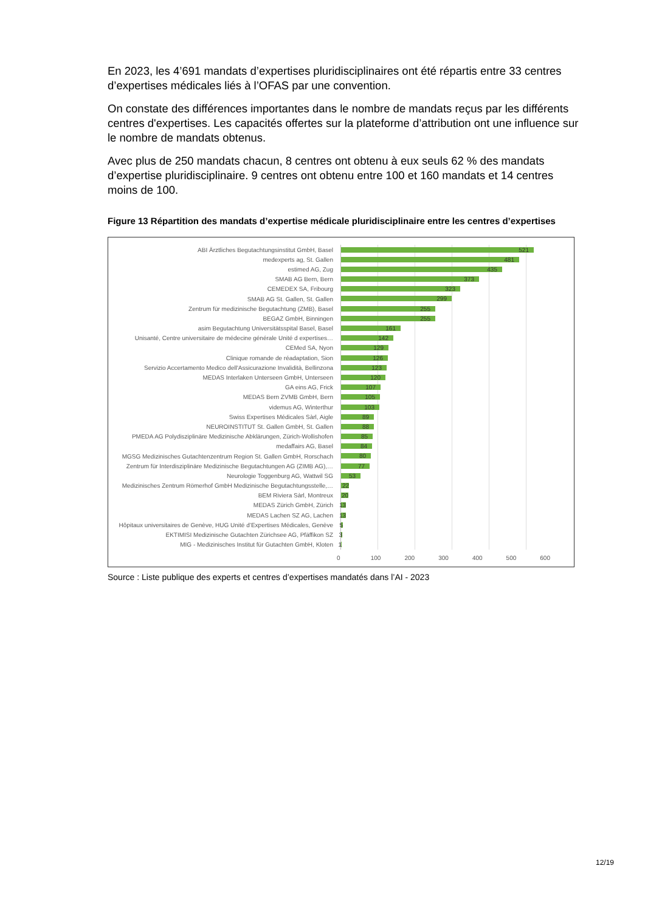En 2023, les 4’691 mandats d’expertises pluridisciplinaires ont été répartis entre 33 centres d’expertises médicales liés à l’OFAS par une convention.
On constate des différences importantes dans le nombre de mandats reçus par les différents centres d'expertises. Les capacités offertes sur la plateforme d’attribution ont une influence sur le nombre de mandats obtenus.
Avec plus de 250 mandats chacun, 8 centres ont obtenu à eux seuls 62 % des mandats d’expertise pluridisciplinaire. 9 centres ont obtenu entre 100 et 160 mandats et 14 centres moins de 100.
Figure 13 Répartition des mandats d’expertise médicale pluridisciplinaire entre les centres d’expertises
ABI Ärztliches Begutachtungsinstitut GmbH, Basel
521
medexperts ag, St. Gallen
481
estimed AG, Zug
435
SMAB AG Bern, Bern
373
CEMEDEX SA, Fribourg
323
SMAB AG St. Gallen, St. Gallen
299
Zentrum für medizinische Begutachtung (ZMB), Basel
255
BEGAZ GmbH, Binningen
255
asim Begutachtung Universitätsspital Basel, Basel
161
Unisanté, Centre universitaire de médecine générale Unité d expertises…
142
CEMed SA, Nyon
129
Clinique romande de réadaptation, Sion
126
Servizio Accertamento Medico dell'Assicurazione Invalidità, Bellinzona
123
MEDAS Interlaken Unterseen GmbH, Unterseen
120
GA eins AG, Frick
107
MEDAS Bern ZVMB GmbH, Bern
105
videmus AG, Winterthur
103
Swiss Expertises Médicales Sàrl, Aigle
89
NEUROINSTITUT St. Gallen GmbH, St. Gallen
88
PMEDA AG Polydisziplinäre Medizinische Abklärungen, Zürich-Wollishofen
85
medaffairs AG, Basel
84
MGSG Medizinisches Gutachtenzentrum Region St. Gallen GmbH, Rorschach
80
Zentrum für Interdisziplinäre Medizinische Begutachtungen AG (ZIMB AG),…
77
Neurologie Toggenburg AG, Wattwil SG
53
Medizinisches Zentrum Römerhof GmbH Medizinische Begutachtungsstelle,…
22
BEM Riviera Sàrl, Montreux
20
MEDAS Zürich GmbH, Zürich
13
MEDAS Lachen SZ AG, Lachen
13
Hôpitaux universitaires de Genève, HUG Unité d’Expertises Médicales, Genève
5
EKTIMISI Medizinische Gutachten Zürichsee AG, Pfäffikon SZ
3
MIG - Medizinisches Institut für Gutachten GmbH, Kloten
1
0 100 200 300 400 500 600
Source : Liste publique des experts et centres d’expertises mandatés dans l’AI - 2023
12/19